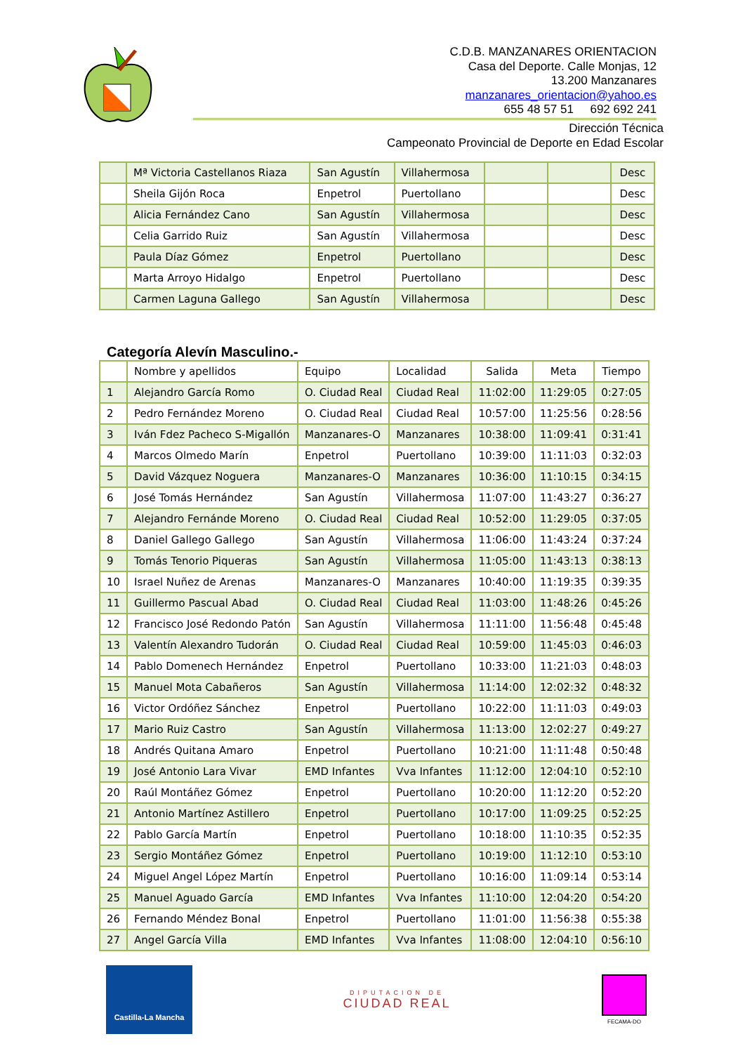C.D.B. MANZANARES ORIENTACION
Casa del Deporte. Calle Monjas, 12
13.200 Manzanares
manzanares_orientacion@yahoo.es
655 48 57 51 692 692 241
Dirección Técnica
Campeonato Provincial de Deporte en Edad Escolar
| | Mª Victoria Castellanos Riaza | San Agustín | Villahermosa | | | Desc |
| | Sheila Gijón Roca | Enpetrol | Puertollano | | | Desc |
| | Alicia Fernández Cano | San Agustín | Villahermosa | | | Desc |
| | Celia Garrido Ruiz | San Agustín | Villahermosa | | | Desc |
| | Paula Díaz Gómez | Enpetrol | Puertollano | | | Desc |
| | Marta Arroyo Hidalgo | Enpetrol | Puertollano | | | Desc |
| | Carmen Laguna Gallego | San Agustín | Villahermosa | | | Desc |
Categoría Alevín Masculino.-
| | Nombre y apellidos | Equipo | Localidad | Salida | Meta | Tiempo |
| --- | --- | --- | --- | --- | --- | --- |
| 1 | Alejandro García Romo | O. Ciudad Real | Ciudad Real | 11:02:00 | 11:29:05 | 0:27:05 |
| 2 | Pedro Fernández Moreno | O. Ciudad Real | Ciudad Real | 10:57:00 | 11:25:56 | 0:28:56 |
| 3 | Iván Fdez Pacheco S-Migallón | Manzanares-O | Manzanares | 10:38:00 | 11:09:41 | 0:31:41 |
| 4 | Marcos Olmedo Marín | Enpetrol | Puertollano | 10:39:00 | 11:11:03 | 0:32:03 |
| 5 | David Vázquez Noguera | Manzanares-O | Manzanares | 10:36:00 | 11:10:15 | 0:34:15 |
| 6 | José Tomás Hernández | San Agustín | Villahermosa | 11:07:00 | 11:43:27 | 0:36:27 |
| 7 | Alejandro Fernánde Moreno | O. Ciudad Real | Ciudad Real | 10:52:00 | 11:29:05 | 0:37:05 |
| 8 | Daniel Gallego Gallego | San Agustín | Villahermosa | 11:06:00 | 11:43:24 | 0:37:24 |
| 9 | Tomás Tenorio Piqueras | San Agustín | Villahermosa | 11:05:00 | 11:43:13 | 0:38:13 |
| 10 | Israel Nuñez de Arenas | Manzanares-O | Manzanares | 10:40:00 | 11:19:35 | 0:39:35 |
| 11 | Guillermo Pascual Abad | O. Ciudad Real | Ciudad Real | 11:03:00 | 11:48:26 | 0:45:26 |
| 12 | Francisco José Redondo Patón | San Agustín | Villahermosa | 11:11:00 | 11:56:48 | 0:45:48 |
| 13 | Valentín Alexandro Tudorán | O. Ciudad Real | Ciudad Real | 10:59:00 | 11:45:03 | 0:46:03 |
| 14 | Pablo Domenech Hernández | Enpetrol | Puertollano | 10:33:00 | 11:21:03 | 0:48:03 |
| 15 | Manuel Mota Cabañeros | San Agustín | Villahermosa | 11:14:00 | 12:02:32 | 0:48:32 |
| 16 | Victor Ordóñez Sánchez | Enpetrol | Puertollano | 10:22:00 | 11:11:03 | 0:49:03 |
| 17 | Mario Ruiz Castro | San Agustín | Villahermosa | 11:13:00 | 12:02:27 | 0:49:27 |
| 18 | Andrés Quitana Amaro | Enpetrol | Puertollano | 10:21:00 | 11:11:48 | 0:50:48 |
| 19 | José Antonio Lara Vivar | EMD Infantes | Vva Infantes | 11:12:00 | 12:04:10 | 0:52:10 |
| 20 | Raúl Montáñez Gómez | Enpetrol | Puertollano | 10:20:00 | 11:12:20 | 0:52:20 |
| 21 | Antonio Martínez Astillero | Enpetrol | Puertollano | 10:17:00 | 11:09:25 | 0:52:25 |
| 22 | Pablo García Martín | Enpetrol | Puertollano | 10:18:00 | 11:10:35 | 0:52:35 |
| 23 | Sergio Montáñez Gómez | Enpetrol | Puertollano | 10:19:00 | 11:12:10 | 0:53:10 |
| 24 | Miguel Angel López Martín | Enpetrol | Puertollano | 10:16:00 | 11:09:14 | 0:53:14 |
| 25 | Manuel Aguado García | EMD Infantes | Vva Infantes | 11:10:00 | 12:04:20 | 0:54:20 |
| 26 | Fernando Méndez Bonal | Enpetrol | Puertollano | 11:01:00 | 11:56:38 | 0:55:38 |
| 27 | Angel García Villa | EMD Infantes | Vva Infantes | 11:08:00 | 12:04:10 | 0:56:10 |
Castilla-La Mancha
DIPUTACION DE
CIUDAD REAL
FECAMA-DO